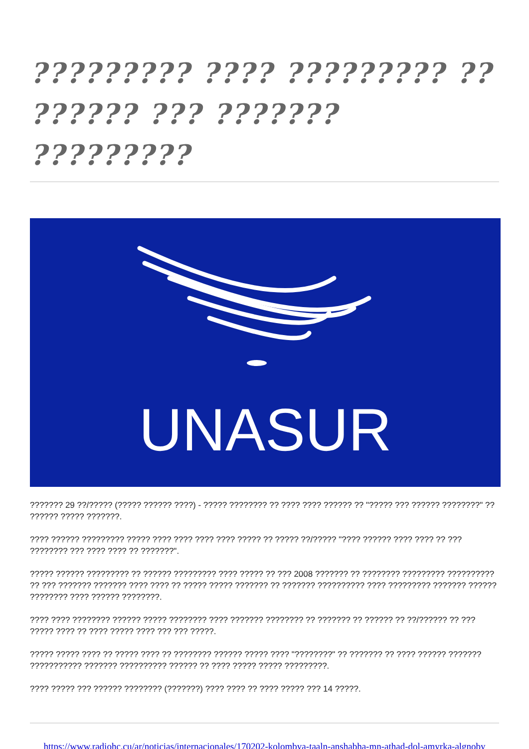????????? ???? ????????? ??
?????? ??? ??????? ?????????
UNASUR
??????? 29 ??/????? (????? ?????? ????) - ????? ???????? ?? ???? ???? ?????? ?? "????? ??? ?????? ????????" ?? ?????? ????? ???????.
???? ?????? ????????? ????? ???? ???? ???? ???? ????? ?? ????? ??/????? "???? ?????? ???? ???? ?? ??? ???????? ??? ???? ???? ?? ???????".
????? ?????? ????????? ?? ?????? ????????? ???? ????? ?? ??? 2008 ??????? ?? ???????? ????????? ?????????? ?? ??? ??????? ??????? ???? ???? ?? ????? ????? ??????? ?? ??????? ?????????? ???? ????????? ??????? ?????? ???????? ???? ?????? ????????.
???? ???? ???????? ?????? ????? ???????? ???? ??????? ???????? ?? ??????? ?? ?????? ?? ??/?????? ?? ??? ????? ???? ?? ???? ????? ???? ??? ??? ?????.
????? ????? ???? ?? ????? ???? ?? ???????? ?????? ????? ???? "????????" ?? ??????? ?? ???? ?????? ??????? ??????????? ??????? ?????????? ?????? ?? ???? ????? ????? ?????????.
???? ????? ??? ?????? ???????? (???????) ???? ???? ?? ???? ????? ??? 14 ?????.
https://www.radiohc.cu/ar/noticias/internacionales/170202-kolombya-taaln-anshabha-mn-athad-dol-amyrka-algnoby